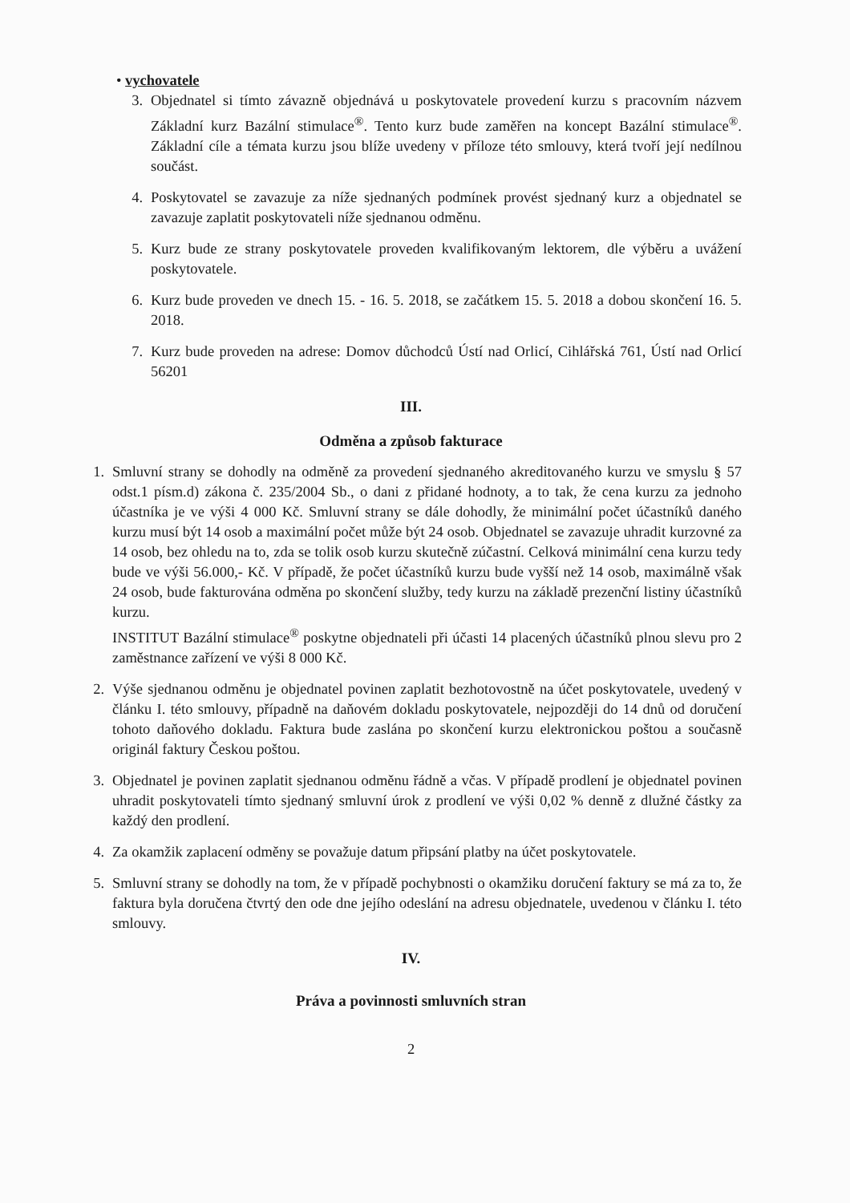• vychovatele
3. Objednatel si tímto závazně objednává u poskytovatele provedení kurzu s pracovním názvem Základní kurz Bazální stimulace<sup>®</sup>. Tento kurz bude zaměřen na koncept Bazální stimulace<sup>®</sup>. Základní cíle a témata kurzu jsou blíže uvedeny v příloze této smlouvy, která tvoří její nedílnou součást.
4. Poskytovatel se zavazuje za níže sjednaných podmínek provést sjednaný kurz a objednatel se zavazuje zaplatit poskytovateli níže sjednanou odměnu.
5. Kurz bude ze strany poskytovatele proveden kvalifikovaným lektorem, dle výběru a uvážení poskytovatele.
6. Kurz bude proveden ve dnech 15. - 16. 5. 2018, se začátkem 15. 5. 2018 a dobou skončení 16. 5. 2018.
7. Kurz bude proveden na adrese: Domov důchodců Ústí nad Orlicí, Cihlářská 761, Ústí nad Orlicí 56201
III.
Odměna a způsob fakturace
1. Smluvní strany se dohodly na odměně za provedení sjednaného akreditovaného kurzu ve smyslu § 57 odst.1 písm.d) zákona č. 235/2004 Sb., o dani z přidané hodnoty, a to tak, že cena kurzu za jednoho účastníka je ve výši 4 000 Kč. Smluvní strany se dále dohodly, že minimální počet účastníků daného kurzu musí být 14 osob a maximální počet může být 24 osob. Objednatel se zavazuje uhradit kurzovné za 14 osob, bez ohledu na to, zda se tolik osob kurzu skutečně zúčastní. Celková minimální cena kurzu tedy bude ve výši 56.000,- Kč. V případě, že počet účastníků kurzu bude vyšší než 14 osob, maximálně však 24 osob, bude fakturována odměna po skončení služby, tedy kurzu na základě prezenční listiny účastníků kurzu.
INSTITUT Bazální stimulace<sup>®</sup> poskytne objednateli při účasti 14 placených účastníků plnou slevu pro 2 zaměstnance zařízení ve výši 8 000 Kč.
2. Výše sjednanou odměnu je objednatel povinen zaplatit bezhotovostně na účet poskytovatele, uvedený v článku I. této smlouvy, případně na daňovém dokladu poskytovatele, nejpozději do 14 dnů od doručení tohoto daňového dokladu. Faktura bude zaslána po skončení kurzu elektronickou poštou a současně originál faktury Českou poštou.
3. Objednatel je povinen zaplatit sjednanou odměnu řádně a včas. V případě prodlení je objednatel povinen uhradit poskytovateli tímto sjednaný smluvní úrok z prodlení ve výši 0,02 % denně z dlužné částky za každý den prodlení.
4. Za okamžik zaplacení odměny se považuje datum připsání platby na účet poskytovatele.
5. Smluvní strany se dohodly na tom, že v případě pochybnosti o okamžiku doručení faktury se má za to, že faktura byla doručena čtvrtý den ode dne jejího odeslání na adresu objednatele, uvedenou v článku I. této smlouvy.
IV.
Práva a povinnosti smluvních stran
2